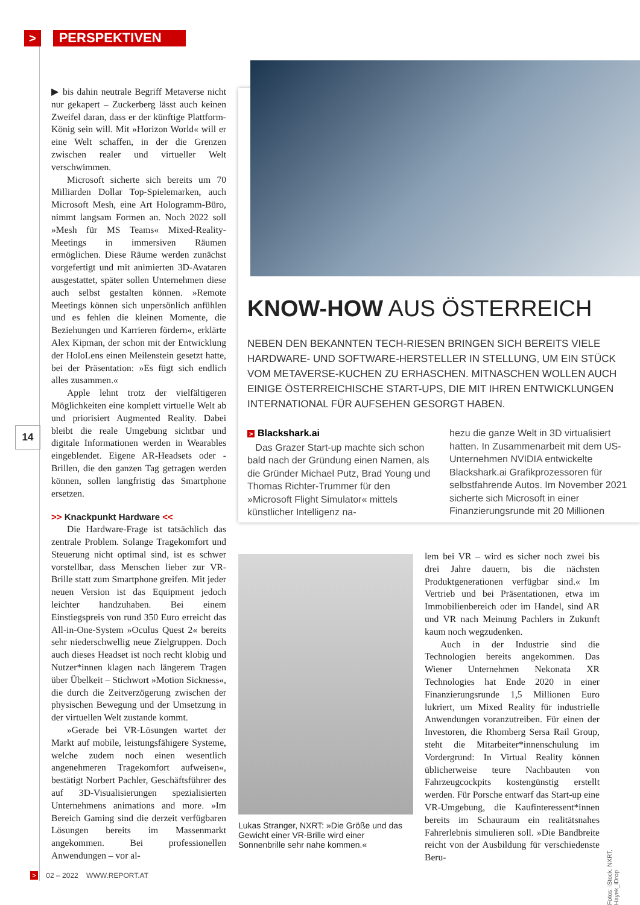> PERSPEKTIVEN
▶ bis dahin neutrale Begriff Metaverse nicht nur gekapert – Zuckerberg lässt auch keinen Zweifel daran, dass er der künftige Plattform-König sein will. Mit »Horizon World« will er eine Welt schaffen, in der die Grenzen zwischen realer und virtueller Welt verschwimmen.
Microsoft sicherte sich bereits um 70 Milliarden Dollar Top-Spielemarken, auch Microsoft Mesh, eine Art Hologramm-Büro, nimmt langsam Formen an. Noch 2022 soll »Mesh für MS Teams« Mixed-Reality-Meetings in immersiven Räumen ermöglichen. Diese Räume werden zunächst vorgefertigt und mit animierten 3D-Avataren ausgestattet, später sollen Unternehmen diese auch selbst gestalten können. »Remote Meetings können sich unpersönlich anfühlen und es fehlen die kleinen Momente, die Beziehungen und Karrieren fördern«, erklärte Alex Kipman, der schon mit der Entwicklung der HoloLens einen Meilenstein gesetzt hatte, bei der Präsentation: »Es fügt sich endlich alles zusammen.«
Apple lehnt trotz der vielfältigeren Möglichkeiten eine komplett virtuelle Welt ab und priorisiert Augmented Reality. Dabei bleibt die reale Umgebung sichtbar und digitale Informationen werden in Wearables eingeblendet. Eigene AR-Headsets oder -Brillen, die den ganzen Tag getragen werden können, sollen langfristig das Smartphone ersetzen.
>> Knackpunkt Hardware <<
Die Hardware-Frage ist tatsächlich das zentrale Problem. Solange Tragekomfort und Steuerung nicht optimal sind, ist es schwer vorstellbar, dass Menschen lieber zur VR-Brille statt zum Smartphone greifen. Mit jeder neuen Version ist das Equipment jedoch leichter handzuhaben. Bei einem Einstiegspreis von rund 350 Euro erreicht das All-in-One-System »Oculus Quest 2« bereits sehr niederschwellig neue Zielgruppen. Doch auch dieses Headset ist noch recht klobig und Nutzer*innen klagen nach längerem Tragen über Übelkeit – Stichwort »Motion Sickness«, die durch die Zeitverzögerung zwischen der physischen Bewegung und der Umsetzung in der virtuellen Welt zustande kommt.
»Gerade bei VR-Lösungen wartet der Markt auf mobile, leistungsfähigere Systeme, welche zudem noch einen wesentlich angenehmeren Tragekomfort aufweisen«, bestätigt Norbert Pachler, Geschäftsführer des auf 3D-Visualisierungen spezialisierten Unternehmens animations and more. »Im Bereich Gaming sind die derzeit verfügbaren Lösungen bereits im Massenmarkt angekommen. Bei professionellen Anwendungen – vor al-
14
KNOW-HOW AUS ÖSTERREICH
NEBEN DEN BEKANNTEN TECH-RIESEN BRINGEN SICH BEREITS VIELE HARDWARE- UND SOFTWARE-HERSTELLER IN STELLUNG, UM EIN STÜCK VOM METAVERSE-KUCHEN ZU ERHASCHEN. MITNASCHEN WOLLEN AUCH EINIGE ÖSTERREICHISCHE START-UPS, DIE MIT IHREN ENTWICKLUNGEN INTERNATIONAL FÜR AUFSEHEN GESORGT HABEN.
> Blackshark.ai
Das Grazer Start-up machte sich schon bald nach der Gründung einen Namen, als die Gründer Michael Putz, Brad Young und Thomas Richter-Trummer für den »Microsoft Flight Simulator« mittels künstlicher Intelligenz na-
hezu die ganze Welt in 3D virtualisiert hatten. In Zusammenarbeit mit dem US-Unternehmen NVIDIA entwickelte Blackshark.ai Grafikprozessoren für selbstfahrende Autos. Im November 2021 sicherte sich Microsoft in einer Finanzierungsrunde mit 20 Millionen
Lukas Stranger, NXRT: »Die Größe und das Gewicht einer VR-Brille wird einer Sonnenbrille sehr nahe kommen.«
lem bei VR – wird es sicher noch zwei bis drei Jahre dauern, bis die nächsten Produktgenerationen verfügbar sind.« Im Vertrieb und bei Präsentationen, etwa im Immobilienbereich oder im Handel, sind AR und VR nach Meinung Pachlers in Zukunft kaum noch wegzudenken.
Auch in der Industrie sind die Technologien bereits angekommen. Das Wiener Unternehmen Nekonata XR Technologies hat Ende 2020 in einer Finanzierungsrunde 1,5 Millionen Euro lukriert, um Mixed Reality für industrielle Anwendungen voranzutreiben. Für einen der Investoren, die Rhomberg Sersa Rail Group, steht die Mitarbeiter*innenschulung im Vordergrund: In Virtual Reality können üblicherweise teure Nachbauten von Fahrzeugcockpits kostengünstig erstellt werden. Für Porsche entwarf das Start-up eine VR-Umgebung, die Kaufinteressent*innen bereits im Schauraum ein realitätsnahes Fahrerlebnis simulieren soll. »Die Bandbreite reicht von der Ausbildung für verschiedenste Beru-
Fotos: iStock, NXRT, Hayek_iDrop
> 02 – 2022 WWW.REPORT.AT